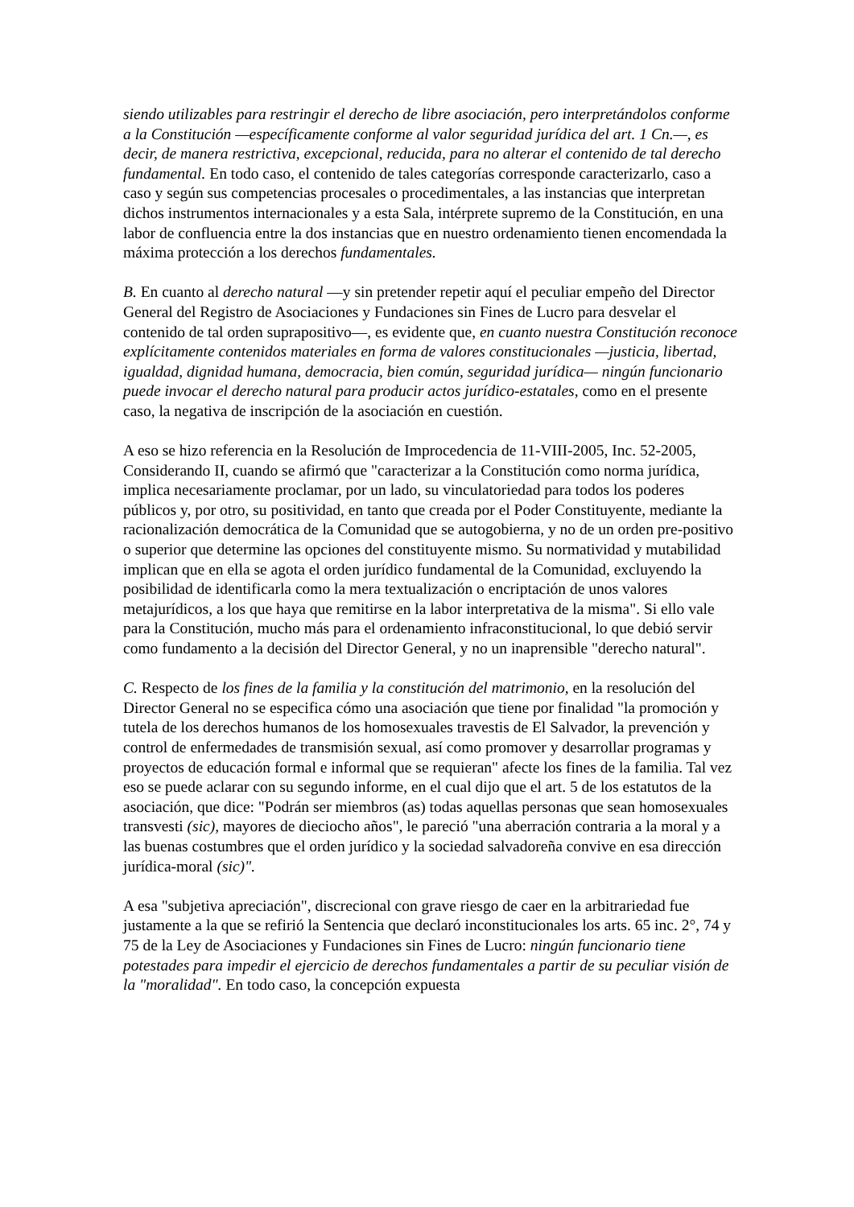siendo utilizables para restringir el derecho de libre asociación, pero interpretándolos conforme a la Constitución —específicamente conforme al valor seguridad jurídica del art. 1 Cn.—, es decir, de manera restrictiva, excepcional, reducida, para no alterar el contenido de tal derecho fundamental. En todo caso, el contenido de tales categorías corresponde caracterizarlo, caso a caso y según sus competencias procesales o procedimentales, a las instancias que interpretan dichos instrumentos internacionales y a esta Sala, intérprete supremo de la Constitución, en una labor de confluencia entre la dos instancias que en nuestro ordenamiento tienen encomendada la máxima protección a los derechos fundamentales.
B. En cuanto al derecho natural —y sin pretender repetir aquí el peculiar empeño del Director General del Registro de Asociaciones y Fundaciones sin Fines de Lucro para desvelar el contenido de tal orden suprapositivo—, es evidente que, en cuanto nuestra Constitución reconoce explícitamente contenidos materiales en forma de valores constitucionales —justicia, libertad, igualdad, dignidad humana, democracia, bien común, seguridad jurídica— ningún funcionario puede invocar el derecho natural para producir actos jurídico-estatales, como en el presente caso, la negativa de inscripción de la asociación en cuestión.
A eso se hizo referencia en la Resolución de Improcedencia de 11-VIII-2005, Inc. 52-2005, Considerando II, cuando se afirmó que "caracterizar a la Constitución como norma jurídica, implica necesariamente proclamar, por un lado, su vinculatoriedad para todos los poderes públicos y, por otro, su positividad, en tanto que creada por el Poder Constituyente, mediante la racionalización democrática de la Comunidad que se autogobierna, y no de un orden pre-positivo o superior que determine las opciones del constituyente mismo. Su normatividad y mutabilidad implican que en ella se agota el orden jurídico fundamental de la Comunidad, excluyendo la posibilidad de identificarla como la mera textualización o encriptación de unos valores metajurídicos, a los que haya que remitirse en la labor interpretativa de la misma". Si ello vale para la Constitución, mucho más para el ordenamiento infraconstitucional, lo que debió servir como fundamento a la decisión del Director General, y no un inaprensible "derecho natural".
C. Respecto de los fines de la familia y la constitución del matrimonio, en la resolución del Director General no se especifica cómo una asociación que tiene por finalidad "la promoción y tutela de los derechos humanos de los homosexuales travestis de El Salvador, la prevención y control de enfermedades de transmisión sexual, así como promover y desarrollar programas y proyectos de educación formal e informal que se requieran" afecte los fines de la familia. Tal vez eso se puede aclarar con su segundo informe, en el cual dijo que el art. 5 de los estatutos de la asociación, que dice: "Podrán ser miembros (as) todas aquellas personas que sean homosexuales transvesti (sic), mayores de dieciocho años", le pareció "una aberración contraria a la moral y a las buenas costumbres que el orden jurídico y la sociedad salvadoreña convive en esa dirección jurídica-moral (sic)".
A esa "subjetiva apreciación", discrecional con grave riesgo de caer en la arbitrariedad fue justamente a la que se refirió la Sentencia que declaró inconstitucionales los arts. 65 inc. 2°, 74 y 75 de la Ley de Asociaciones y Fundaciones sin Fines de Lucro: ningún funcionario tiene potestades para impedir el ejercicio de derechos fundamentales a partir de su peculiar visión de la "moralidad". En todo caso, la concepción expuesta